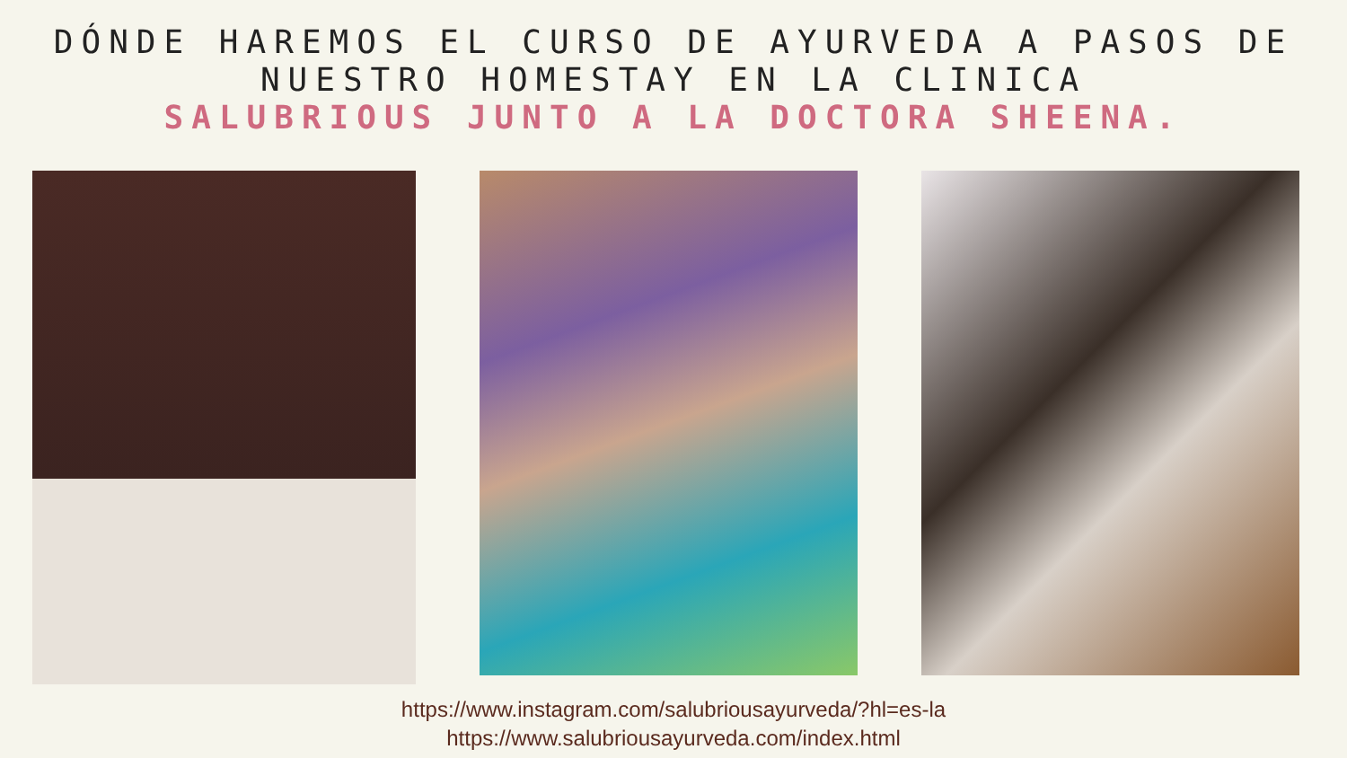DÓNDE HAREMOS EL CURSO DE AYURVEDA A PASOS DE NUESTRO HOMESTAY EN LA CLINICA
SALUBRIOUS JUNTO A LA DOCTORA SHEENA.
https://www.instagram.com/salubriousayurveda/?hl=es-la
https://www.salubriousayurveda.com/index.html